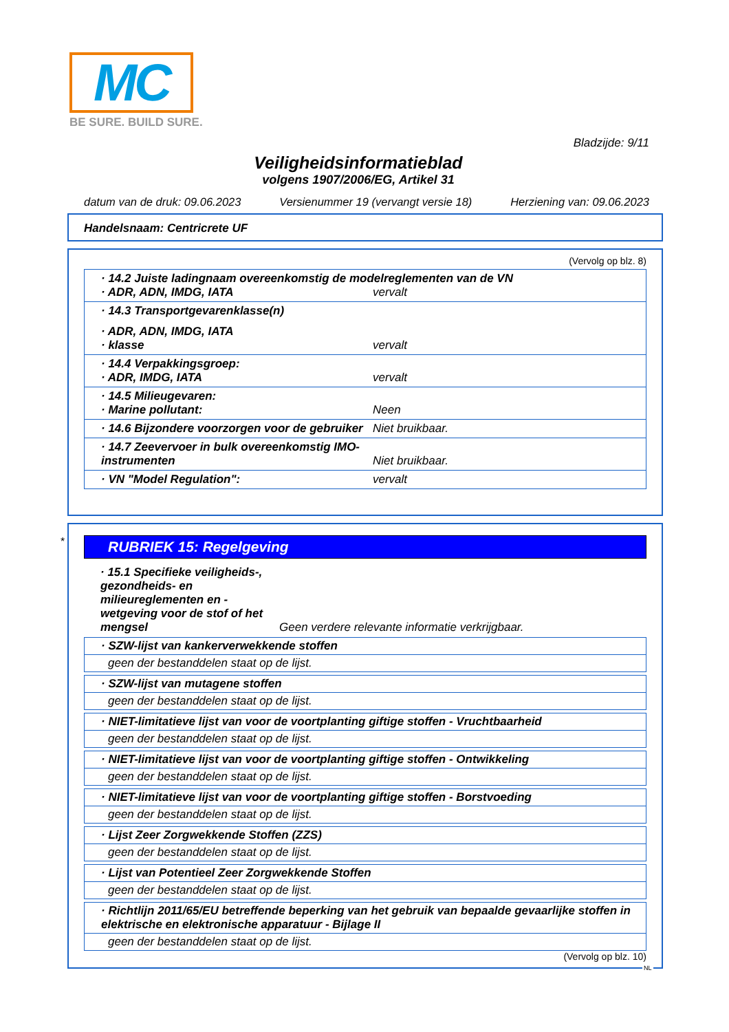MC
BE SURE. BUILD SURE.
Bladzijde: 9/11
Veiligheidsinformatieblad
volgens 1907/2006/EG, Artikel 31
datum van de druk: 09.06.2023 Versienummer 19 (vervangt versie 18) Herziening van: 09.06.2023
Handelsnaam: Centricrete UF
(Vervolg op blz. 8)
· 14.2 Juiste ladingnaam overeenkomstig de modelreglementen van de VN
· ADR, ADN, IMDG, IATA vervalt
· 14.3 Transportgevarenklasse(n)
· ADR, ADN, IMDG, IATA
· klasse vervalt
· 14.4 Verpakkingsgroep:
· ADR, IMDG, IATA vervalt
· 14.5 Milieugevaren:
· Marine pollutant: Neen
· 14.6 Bijzondere voorzorgen voor de gebruiker Niet bruikbaar.
· 14.7 Zeevervoer in bulk overeenkomstig IMO-instrumenten Niet bruikbaar.
· VN "Model Regulation": vervalt
*
RUBRIEK 15: Regelgeving
· 15.1 Specifieke veiligheids-, gezondheids- en milieureglementen en -wetgeving voor de stof of het mengsel Geen verdere relevante informatie verkrijgbaar.
· SZW-lijst van kankerverwekkende stoffen
geen der bestanddelen staat op de lijst.
· SZW-lijst van mutagene stoffen
geen der bestanddelen staat op de lijst.
· NIET-limitatieve lijst van voor de voortplanting giftige stoffen - Vruchtbaarheid
geen der bestanddelen staat op de lijst.
· NIET-limitatieve lijst van voor de voortplanting giftige stoffen - Ontwikkeling
geen der bestanddelen staat op de lijst.
· NIET-limitatieve lijst van voor de voortplanting giftige stoffen - Borstvoeding
geen der bestanddelen staat op de lijst.
· Lijst Zeer Zorgwekkende Stoffen (ZZS)
geen der bestanddelen staat op de lijst.
· Lijst van Potentieel Zeer Zorgwekkende Stoffen
geen der bestanddelen staat op de lijst.
· Richtlijn 2011/65/EU betreffende beperking van het gebruik van bepaalde gevaarlijke stoffen in elektrische en elektronische apparatuur - Bijlage II
geen der bestanddelen staat op de lijst.
(Vervolg op blz. 10)
NL